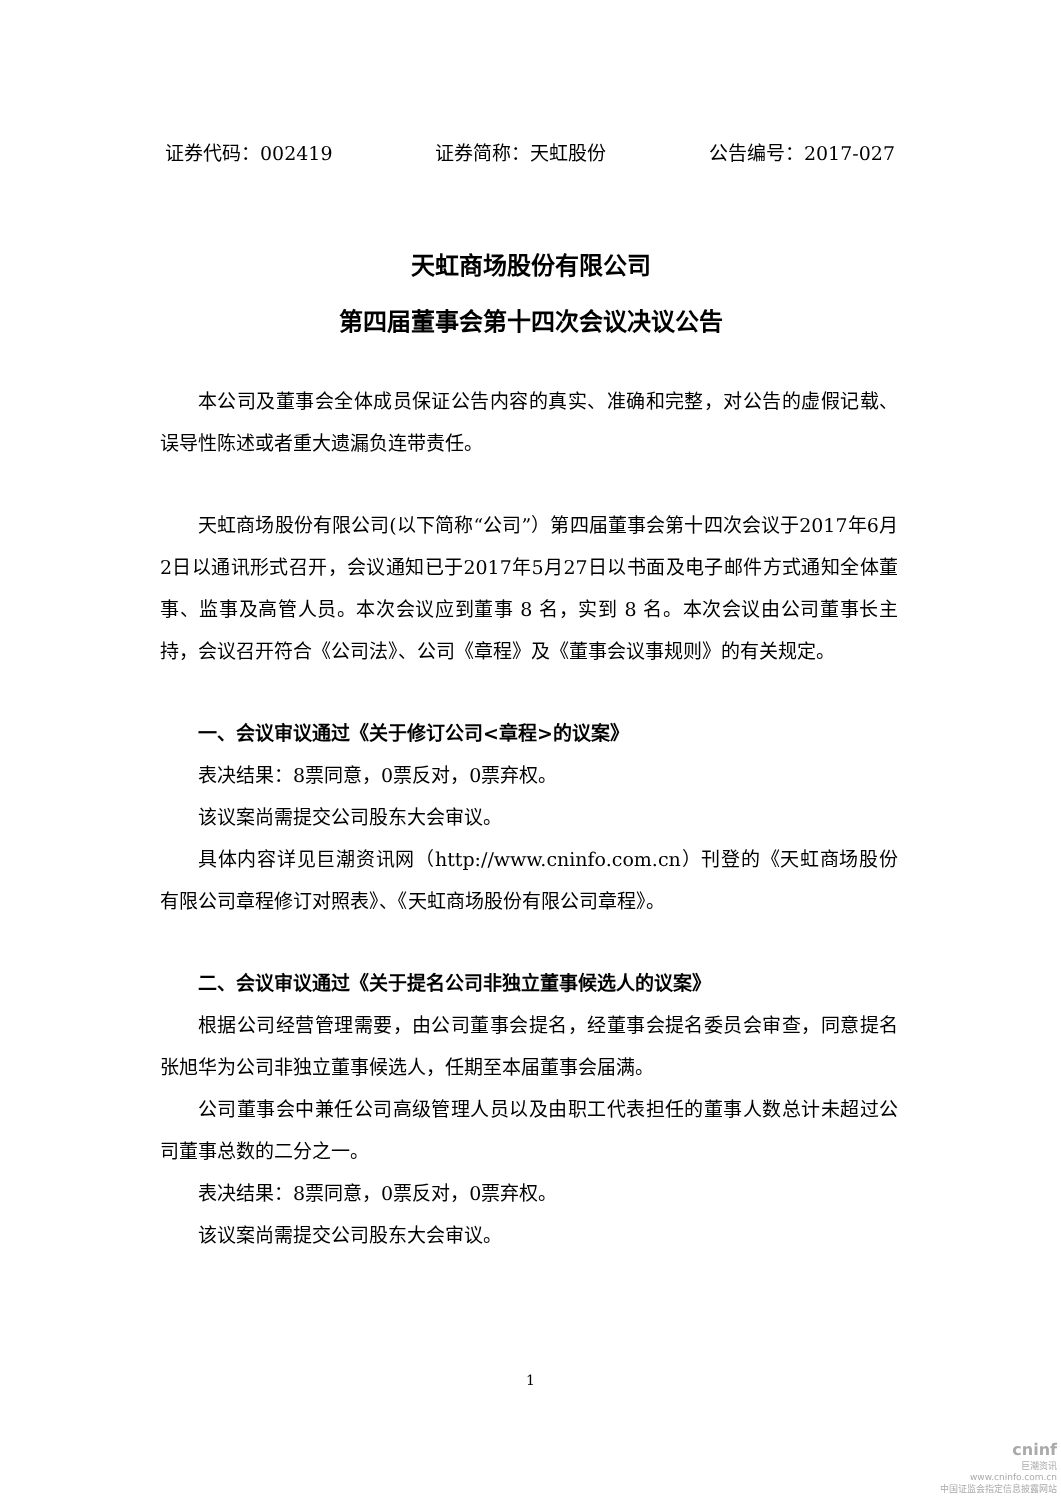证券代码：002419 证券简称：天虹股份 公告编号：2017-027
天虹商场股份有限公司
第四届董事会第十四次会议决议公告
本公司及董事会全体成员保证公告内容的真实、准确和完整，对公告的虚假记载、误导性陈述或者重大遗漏负连带责任。
天虹商场股份有限公司(以下简称“公司”）第四届董事会第十四次会议于2017年6月2日以通讯形式召开，会议通知已于2017年5月27日以书面及电子邮件方式通知全体董事、监事及高管人员。本次会议应到董事 8 名，实到 8 名。本次会议由公司董事长主持，会议召开符合《公司法》、公司《章程》及《董事会议事规则》的有关规定。
一、会议审议通过《关于修订公司<章程>的议案》
表决结果：8票同意，0票反对，0票弃权。
该议案尚需提交公司股东大会审议。
具体内容详见巨潮资讯网（http://www.cninfo.com.cn）刊登的《天虹商场股份有限公司章程修订对照表》、《天虹商场股份有限公司章程》。
二、会议审议通过《关于提名公司非独立董事候选人的议案》
根据公司经营管理需要，由公司董事会提名，经董事会提名委员会审查，同意提名张旭华为公司非独立董事候选人，任期至本届董事会届满。
公司董事会中兼任公司高级管理人员以及由职工代表担任的董事人数总计未超过公司董事总数的二分之一。
表决结果：8票同意，0票反对，0票弃权。
该议案尚需提交公司股东大会审议。
1
cninf
巨潮资讯
www.cninfo.com.cn
中国证监会指定信息披露网站